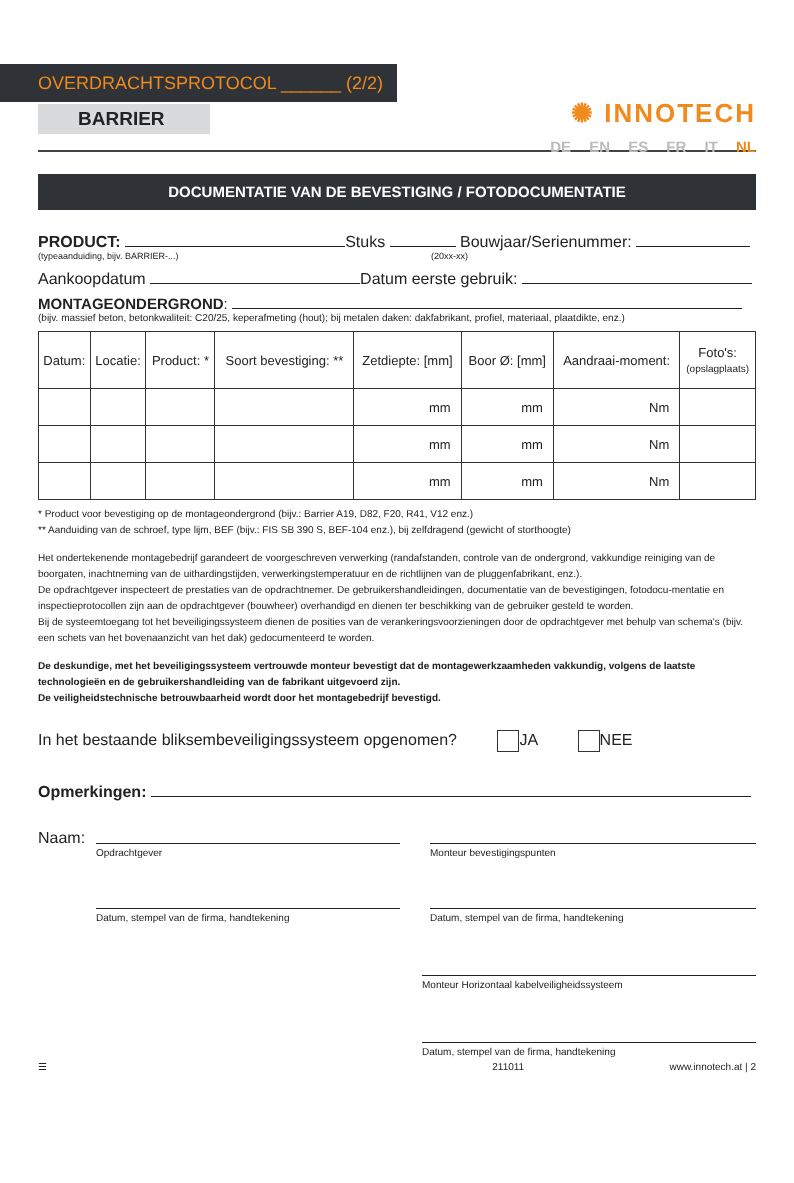✺ INNOTECH
OVERDRACHTSPROTOCOL ______ (2/2)
DE EN ES FR IT NL
BARRIER
DOCUMENTATIE VAN DE BEVESTIGING / FOTODOCUMENTATIE
PRODUCT: Stuks Bouwjaar/Serienummer:
(typeaanduiding, bijv. BARRIER-...) (20xx-xx)
Aankoopdatum Datum eerste gebruik:
MONTAGEONDERGROND:
(bijv. massief beton, betonkwaliteit: C20/25, keperafmeting (hout); bij metalen daken: dakfabrikant, profiel, materiaal, plaatdikte, enz.)
| Datum: | Locatie: | Product: * | Soort bevestiging: ** | Zetdiepte: [mm] | Boor Ø: [mm] | Aandraai-moment: | Foto's: (opslagplaats) |
| --- | --- | --- | --- | --- | --- | --- | --- |
| | | | | mm | mm | Nm | |
| | | | | mm | mm | Nm | |
| | | | | mm | mm | Nm | |
* Product voor bevestiging op de montageondergrond (bijv.: Barrier A19, D82, F20, R41, V12 enz.)
** Aanduiding van de schroef, type lijm, BEF (bijv.: FIS SB 390 S, BEF-104 enz.), bij zelfdragend (gewicht of storthoogte)
Het ondertekenende montagebedrijf garandeert de voorgeschreven verwerking (randafstanden, controle van de ondergrond, vakkundige reiniging van de boorgaten, inachtneming van de uithardingstijden, verwerkingstemperatuur en de richtlijnen van de pluggenfabrikant, enz.).
De opdrachtgever inspecteert de prestaties van de opdrachtnemer. De gebruikershandleidingen, documentatie van de bevestigingen, fotodocu-mentatie en inspectieprotocollen zijn aan de opdrachtgever (bouwheer) overhandigd en dienen ter beschikking van de gebruiker gesteld te worden.
Bij de systeemtoegang tot het beveiligingssysteem dienen de posities van de verankeringsvoorzieningen door de opdrachtgever met behulp van schema's (bijv. een schets van het bovenaanzicht van het dak) gedocumenteerd te worden.
De deskundige, met het beveiligingssysteem vertrouwde monteur bevestigt dat de montagewerkzaamheden vakkundig, volgens de laatste technologieën en de gebruikershandleiding van de fabrikant uitgevoerd zijn.
De veiligheidstechnische betrouwbaarheid wordt door het montagebedrijf bevestigd.
In het bestaande bliksembeveiligingssysteem opgenomen? JA NEE
Opmerkingen:
Naam:
Opdrachtgever Monteur bevestigingspunten
Datum, stempel van de firma, handtekening Datum, stempel van de firma, handtekening
Monteur Horizontaal kabelveiligheidssysteem
Datum, stempel van de firma, handtekening
☰ 211011 www.innotech.at | 2